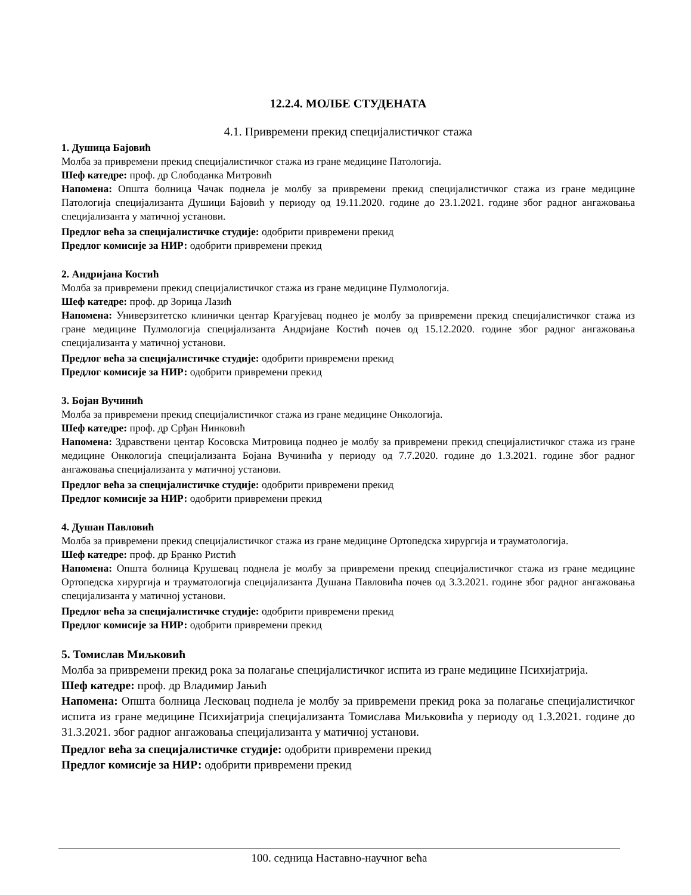12.2.4. МОЛБЕ СТУДЕНАТА
4.1. Привремени прекид специјалистичког стажа
1. Душица Бајовић
Молба за привремени прекид специјалистичког стажа из гране медицине Патологија.
Шеф катедре: проф. др Слободанка Митровић
Напомена: Општа болница Чачак поднела је молбу за привремени прекид специјалистичког стажа из гране медицине Патологија специјализанта Душици Бајовић у периоду од 19.11.2020. године до 23.1.2021. године због радног ангажовања специјализанта у матичној установи.
Предлог већа за специјалистичке студије: одобрити привремени прекид
Предлог комисије за НИР: одобрити привремени прекид
2. Андријана Костић
Молба за привремени прекид специјалистичког стажа из гране медицине Пулмологија.
Шеф катедре: проф. др Зорица Лазић
Напомена: Универзитетско клинички центар Крагујевац поднео је молбу за привремени прекид специјалистичког стажа из гране медицине Пулмологија специјализанта Андријане Костић почев од 15.12.2020. године због радног ангажовања специјализанта у матичној установи.
Предлог већа за специјалистичке студије: одобрити привремени прекид
Предлог комисије за НИР: одобрити привремени прекид
3. Бојан Вучинић
Молба за привремени прекид специјалистичког стажа из гране медицине Онкологија.
Шеф катедре: проф. др Срђан Нинковић
Напомена: Здравствени центар Косовска Митровица поднео је молбу за привремени прекид специјалистичког стажа из гране медицине Онкологија специјализанта Бојана Вучинића у периоду од 7.7.2020. године до 1.3.2021. године због радног ангажовања специјализанта у матичној установи.
Предлог већа за специјалистичке студије: одобрити привремени прекид
Предлог комисије за НИР: одобрити привремени прекид
4. Душан Павловић
Молба за привремени прекид специјалистичког стажа из гране медицине Ортопедска хирургија и трауматологија.
Шеф катедре: проф. др Бранко Ристић
Напомена: Општа болница Крушевац поднела је молбу за привремени прекид специјалистичког стажа из гране медицине Ортопедска хирургија и трауматологија специјализанта Душана Павловића почев од 3.3.2021. године због радног ангажовања специјализанта у матичној установи.
Предлог већа за специјалистичке студије: одобрити привремени прекид
Предлог комисије за НИР: одобрити привремени прекид
5. Томислав Миљковић
Молба за привремени прекид рока за полагање специјалистичког испита из гране медицине Психијатрија.
Шеф катедре: проф. др Владимир Јањић
Напомена: Општа болница Лесковац поднела је молбу за привремени прекид рока за полагање специјалистичког испита из гране медицине Психијатрија специјализанта Томислава Миљковића у периоду од 1.3.2021. године до 31.3.2021. због радног ангажовања специјализанта у матичној установи.
Предлог већа за специјалистичке студије: одобрити привремени прекид
Предлог комисије за НИР: одобрити привремени прекид
100. седница Наставно-научног већа